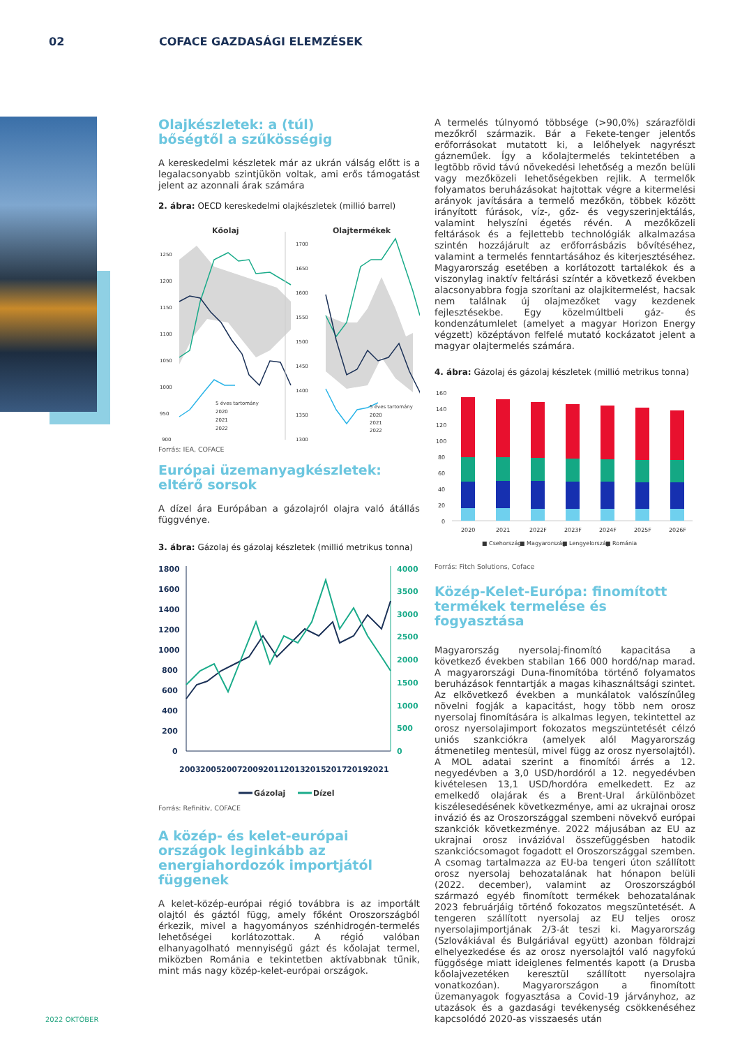02 COFACE GAZDASÁGI ELEMZÉSEK
Olajkészletek: a (túl)
bőségtől a szűkösségig
A kereskedelmi készletek már az ukrán válság előtt is a legalacsonyabb szintjükön voltak, ami erős támogatást jelent az azonnali árak számára
2. ábra: OECD kereskedelmi olajkészletek (millió barrel)
Kőolaj
Olajtermékek
1250
1200
1150
1100
1050
1000
950
900
1700
1650
1600
1550
1500
1450
1400
1350
1300
5 éves tartomány
2020
2021
2022
5 éves tartomány
2020
2021
2022
Forrás: IEA, COFACE
Európai üzemanyagkészletek:
eltérő sorsok
A dízel ára Európában a gázolajról olajra való átállás függvénye.
3. ábra: Gázolaj és gázolaj készletek (millió metrikus tonna)
1800
1600
1400
1200
1000
800
600
400
200
0
4000
3500
3000
2500
2000
1500
1000
500
0
2003
2005
2007
2009
2011
2013
2015
2017
2019
2021
Gázolaj
Dízel
Forrás: Refinitiv, COFACE
A közép- és kelet-európai országok leginkább az energiahordozók importjától függenek
A kelet-közép-európai régió továbbra is az importált olajtól és gáztól függ, amely főként Oroszországból érkezik, mivel a hagyományos szénhidrogén-termelés lehetőségei korlátozottak. A régió valóban elhanyagolható mennyiségű gázt és kőolajat termel, miközben Románia e tekintetben aktívabbnak tűnik, mint más nagy közép-kelet-európai országok.
A termelés túlnyomó többsége (>90,0%) szárazföldi mezőkről származik. Bár a Fekete-tenger jelentős erőforrásokat mutatott ki, a lelőhelyek nagyrészt gázneműek. Így a kőolajtermelés tekintetében a legtöbb rövid távú növekedési lehetőség a mezőn belüli vagy mezőközeli lehetőségekben rejlik. A termelők folyamatos beruházásokat hajtottak végre a kitermelési arányok javítására a termelő mezőkön, többek között irányított fúrások, víz-, gőz- és vegyszerinjektálás, valamint helyszíni égetés révén. A mezőközeli feltárások és a fejlettebb technológiák alkalmazása szintén hozzájárult az erőforrásbázis bővítéséhez, valamint a termelés fenntartásához és kiterjesztéséhez. Magyarország esetében a korlátozott tartalékok és a viszonylag inaktív feltárási színtér a következő években alacsonyabbra fogja szorítani az olajkitermelést, hacsak nem találnak új olajmezőket vagy kezdenek fejlesztésekbe. Egy közelmúltbeli gáz- és kondenzátumlelet (amelyet a magyar Horizon Energy végzett) középtávon felfelé mutató kockázatot jelent a magyar olajtermelés számára.
4. ábra: Gázolaj és gázolaj készletek (millió metrikus tonna)
160
140
120
100
80
60
40
20
0
2020
2021
2022F
2023F
2024F
2025F
2026F
■ Csehország
■ Magyarország
■ Lengyelország
■ Románia
Forrás: Fitch Solutions, Coface
Közép-Kelet-Európa: finomított termékek termelése és fogyasztása
Magyarország nyersolaj-finomító kapacitása a következő években stabilan 166 000 hordó/nap marad. A magyarországi Duna-finomítóba történő folyamatos beruházások fenntartják a magas kihasználtsági szintet. Az elkövetkező években a munkálatok valószínűleg növelni fogják a kapacitást, hogy több nem orosz nyersolaj finomítására is alkalmas legyen, tekintettel az orosz nyersolajimport fokozatos megszüntetését célzó uniós szankciókra (amelyek alól Magyarország átmenetileg mentesül, mivel függ az orosz nyersolajtól). A MOL adatai szerint a finomítói árrés a 12. negyedévben a 3,0 USD/hordóról a 12. negyedévben kivételesen 13,1 USD/hordóra emelkedett. Ez az emelkedő olajárak és a Brent-Ural árkülönbözet kiszélesedésének következménye, ami az ukrajnai orosz invázió és az Oroszországgal szembeni növekvő európai szankciók következménye. 2022 májusában az EU az ukrajnai orosz invázióval összefüggésben hatodik szankciócsomagot fogadott el Oroszországgal szemben. A csomag tartalmazza az EU-ba tengeri úton szállított orosz nyersolaj behozatalának hat hónapon belüli (2022. december), valamint az Oroszországból származó egyéb finomított termékek behozatalának 2023 februárjáig történő fokozatos megszüntetését. A tengeren szállított nyersolaj az EU teljes orosz nyersolajimportjának 2/3-át teszi ki. Magyarország (Szlovákiával és Bulgáriával együtt) azonban földrajzi elhelyezkedése és az orosz nyersolajtól való nagyfokú függősége miatt ideiglenes felmentés kapott (a Drusba kőolajvezetéken keresztül szállított nyersolajra vonatkozóan). Magyarországon a finomított üzemanyagok fogyasztása a Covid-19 járványhoz, az utazások és a gazdasági tevékenység csökkenéséhez kapcsolódó 2020-as visszaesés után
2022 OKTÓBER